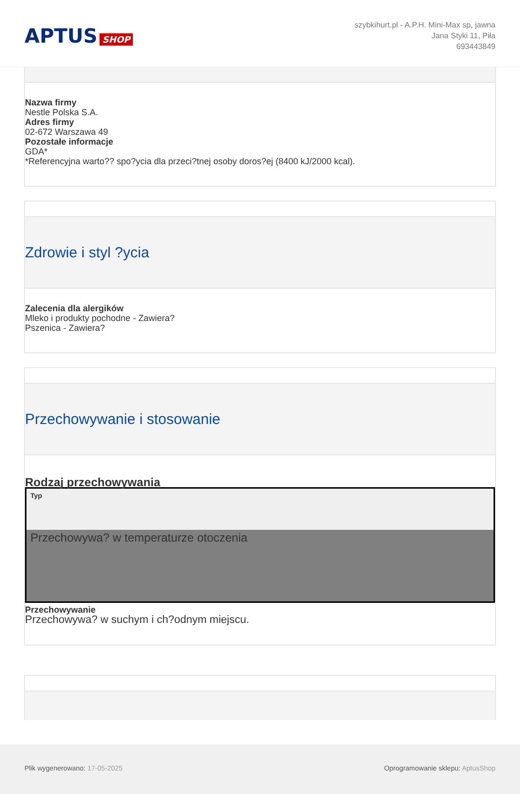APTUS SHOP
szybkihurt.pl - A.P.H. Mini-Max sp, jawna
Jana Styki 11, Piła
693443849
Nazwa firmy
Nestle Polska S.A.
Adres firmy
02-672 Warszawa 49
Pozostałe informacje
GDA*
*Referencyjna warto?? spo?ycia dla przeci?tnej osoby doros?ej (8400 kJ/2000 kcal).
Zdrowie i styl ?ycia
Zalecenia dla alergików
Mleko i produkty pochodne - Zawiera?
Pszenica - Zawiera?
Przechowywanie i stosowanie
Rodzaj przechowywania
| Typ |
| --- |
| Przechowywa? w temperaturze otoczenia |
Przechowywanie
Przechowywa? w suchym i ch?odnym miejscu.
Plik wygenerowano: 17-05-2025 Oprogramowanie sklepu: AptusShop